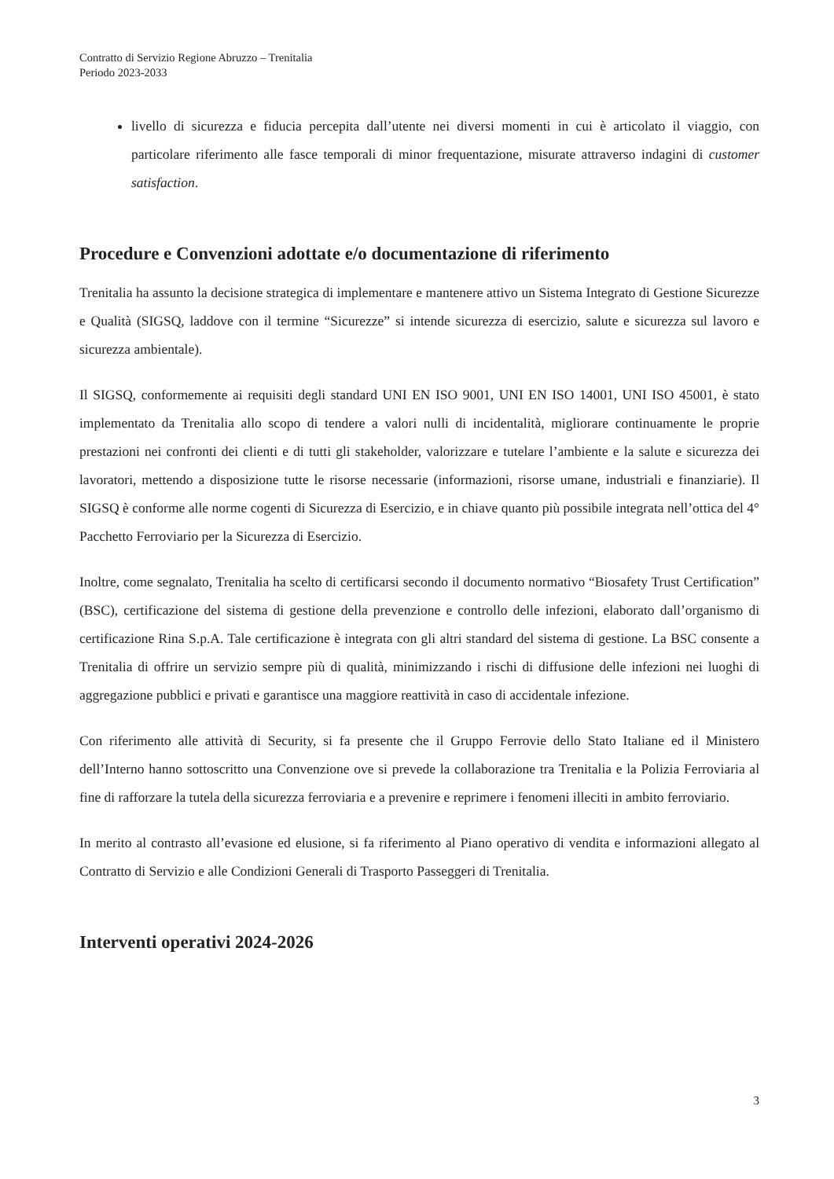Contratto di Servizio Regione Abruzzo – Trenitalia
Periodo 2023-2033
livello di sicurezza e fiducia percepita dall’utente nei diversi momenti in cui è articolato il viaggio, con particolare riferimento alle fasce temporali di minor frequentazione, misurate attraverso indagini di customer satisfaction.
Procedure e Convenzioni adottate e/o documentazione di riferimento
Trenitalia ha assunto la decisione strategica di implementare e mantenere attivo un Sistema Integrato di Gestione Sicurezze e Qualità (SIGSQ, laddove con il termine “Sicurezze” si intende sicurezza di esercizio, salute e sicurezza sul lavoro e sicurezza ambientale).
Il SIGSQ, conformemente ai requisiti degli standard UNI EN ISO 9001, UNI EN ISO 14001, UNI ISO 45001, è stato implementato da Trenitalia allo scopo di tendere a valori nulli di incidentalità, migliorare continuamente le proprie prestazioni nei confronti dei clienti e di tutti gli stakeholder, valorizzare e tutelare l’ambiente e la salute e sicurezza dei lavoratori, mettendo a disposizione tutte le risorse necessarie (informazioni, risorse umane, industriali e finanziarie). Il SIGSQ è conforme alle norme cogenti di Sicurezza di Esercizio, e in chiave quanto più possibile integrata nell’ottica del 4° Pacchetto Ferroviario per la Sicurezza di Esercizio.
Inoltre, come segnalato, Trenitalia ha scelto di certificarsi secondo il documento normativo “Biosafety Trust Certification” (BSC), certificazione del sistema di gestione della prevenzione e controllo delle infezioni, elaborato dall’organismo di certificazione Rina S.p.A. Tale certificazione è integrata con gli altri standard del sistema di gestione. La BSC consente a Trenitalia di offrire un servizio sempre più di qualità, minimizzando i rischi di diffusione delle infezioni nei luoghi di aggregazione pubblici e privati e garantisce una maggiore reattività in caso di accidentale infezione.
Con riferimento alle attività di Security, si fa presente che il Gruppo Ferrovie dello Stato Italiane ed il Ministero dell’Interno hanno sottoscritto una Convenzione ove si prevede la collaborazione tra Trenitalia e la Polizia Ferroviaria al fine di rafforzare la tutela della sicurezza ferroviaria e a prevenire e reprimere i fenomeni illeciti in ambito ferroviario.
In merito al contrasto all’evasione ed elusione, si fa riferimento al Piano operativo di vendita e informazioni allegato al Contratto di Servizio e alle Condizioni Generali di Trasporto Passeggeri di Trenitalia.
Interventi operativi 2024-2026
3